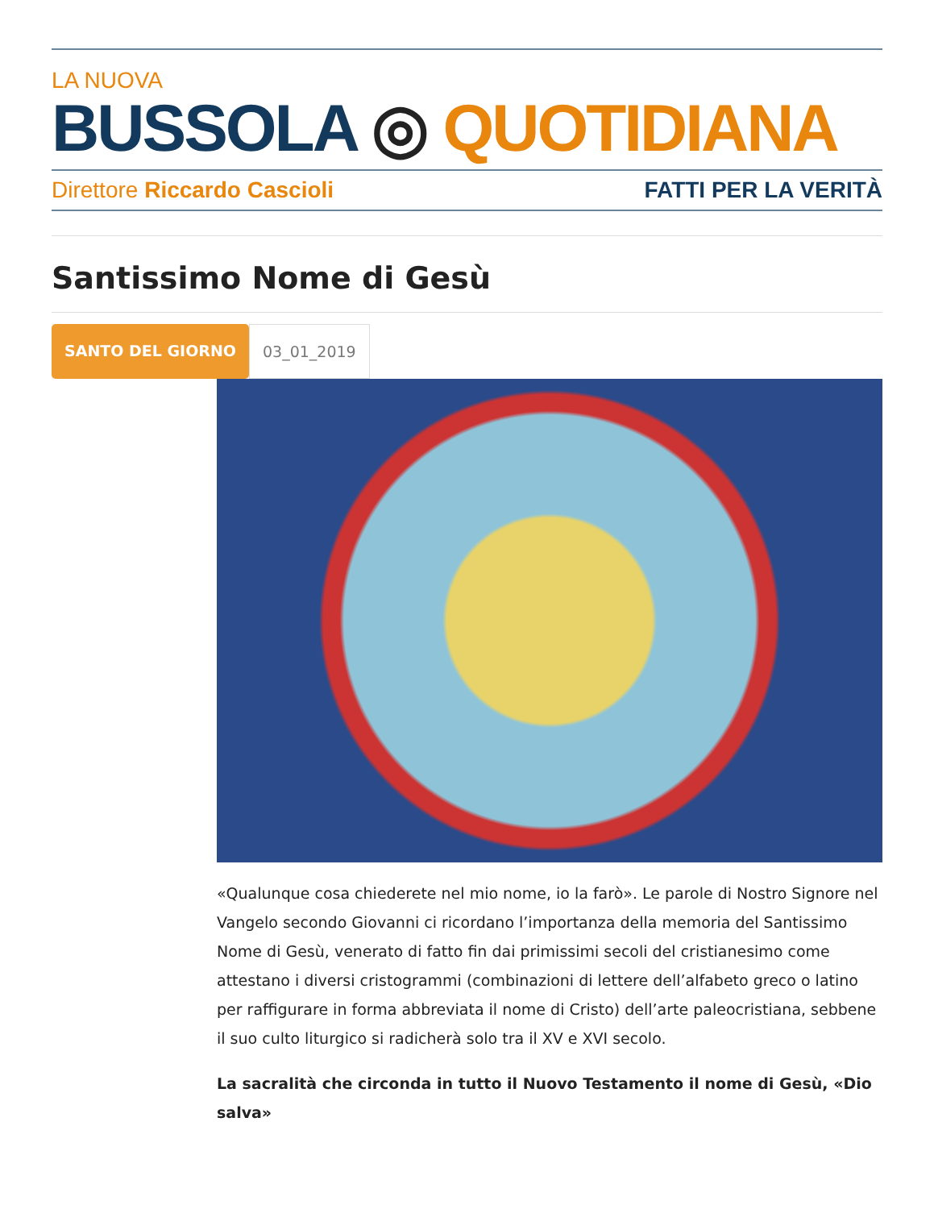LA NUOVA
BUSSOLA ◎ QUOTIDIANA
Direttore Riccardo Cascioli FATTI PER LA VERITÀ
Santissimo Nome di Gesù
SANTO DEL GIORNO 03_01_2019
«Qualunque cosa chiederete nel mio nome, io la farò». Le parole di Nostro Signore nel Vangelo secondo Giovanni ci ricordano l’importanza della memoria del Santissimo Nome di Gesù, venerato di fatto fin dai primissimi secoli del cristianesimo come attestano i diversi cristogrammi (combinazioni di lettere dell’alfabeto greco o latino per raffigurare in forma abbreviata il nome di Cristo) dell’arte paleocristiana, sebbene il suo culto liturgico si radicherà solo tra il XV e XVI secolo.
La sacralità che circonda in tutto il Nuovo Testamento il nome di Gesù, «Dio salva»